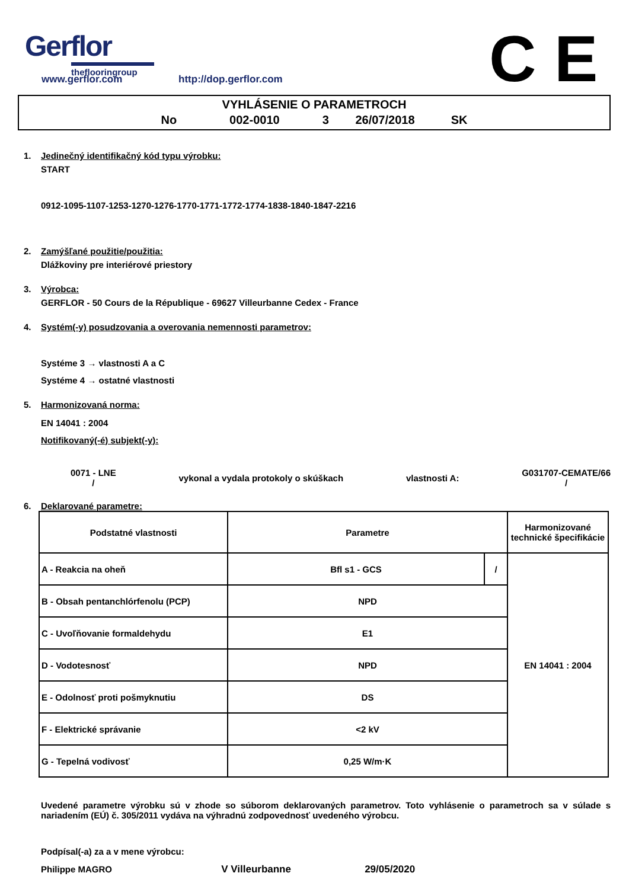Gerflor
theflooringroup
C E
www.gerflor.com http://dop.gerflor.com
VYHLÁSENIE O PARAMETROCH
No 002-0010 3 26/07/2018 SK
1. Jedinečný identifikačný kód typu výrobku:
START
0912-1095-1107-1253-1270-1276-1770-1771-1772-1774-1838-1840-1847-2216
2. Zamýšľané použitie/použitia:
Dlážkoviny pre interiérové priestory
3. Výrobca:
GERFLOR - 50 Cours de la République - 69627 Villeurbanne Cedex - France
4. Systém(-y) posudzovania a overovania nemennosti parametrov:
Systéme 3 → vlastnosti A a C
Systéme 4 → ostatné vlastnosti
5. Harmonizovaná norma:
EN 14041 : 2004
Notifikovaný(-é) subjekt(-y):
0071 - LNE
/ vykonal a vydala protokoly o skúškach vlastnosti A: G031707-CEMATE/66
/
6. Deklarované parametre:
| Podstatné vlastnosti | Parametre | | Harmonizované technické špecifikácie |
| --- | --- | --- | --- |
| A - Reakcia na oheň | Bfl s1 - GCS | / | EN 14041 : 2004 |
| B - Obsah pentanchlórfenolu (PCP) | NPD | | |
| C - Uvoľňovanie formaldehydu | E1 | | |
| D - Vodotesnosť | NPD | | |
| E - Odolnosť proti pošmyknutiu | DS | | |
| F - Elektrické správanie | <2 kV | | |
| G - Tepelná vodivosť | 0,25 W/m·K | | |
Uvedené parametre výrobku sú v zhode so súborom deklarovaných parametrov. Toto vyhlásenie o parametroch sa v súlade s nariadením (EÚ) č. 305/2011 vydáva na výhradnú zodpovednosť uvedeného výrobcu.
Podpísal(-a) za a v mene výrobcu:
Philippe MAGRO V Villeurbanne 29/05/2020